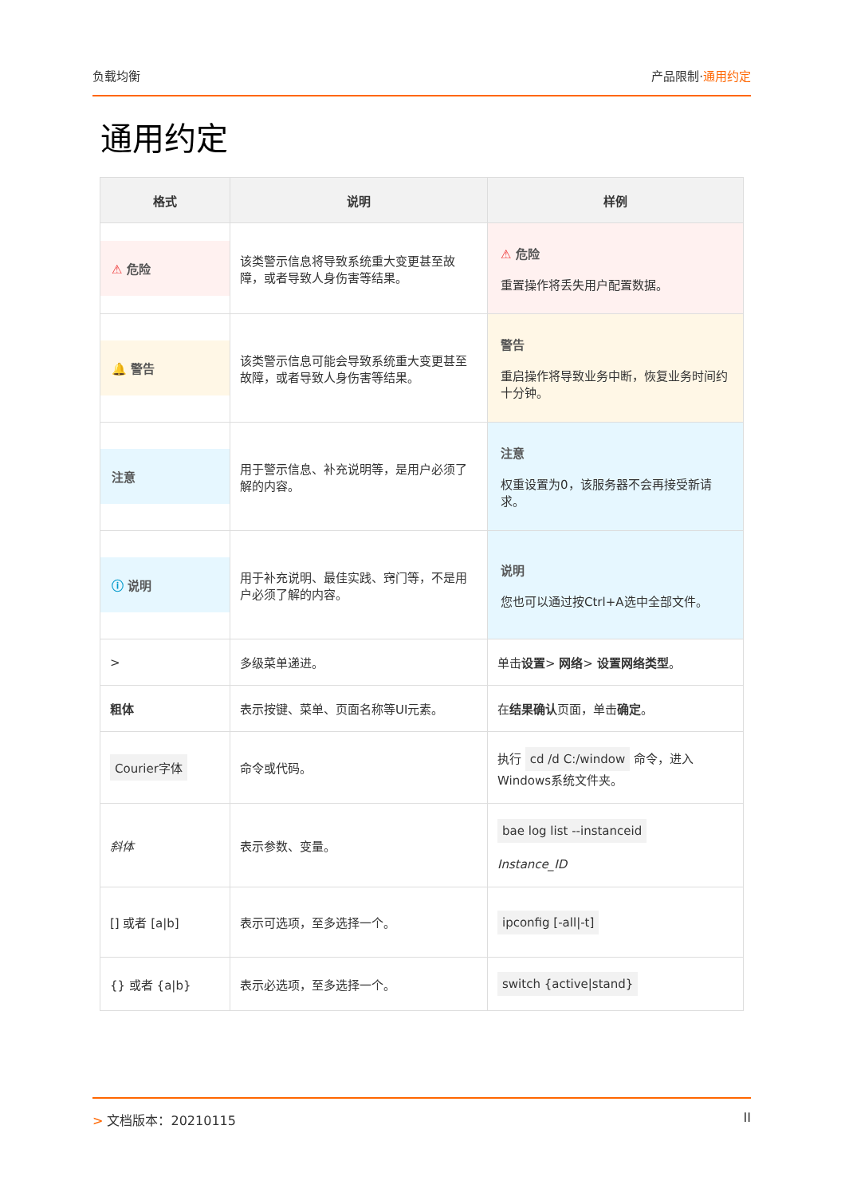负载均衡 产品限制·通用约定
通用约定
| 格式 | 说明 | 样例 |
| --- | --- | --- |
| ⚠ 危险 | 该类警示信息将导致系统重大变更甚至故障，或者导致人身伤害等结果。 | ⚠ 危险 重置操作将丢失用户配置数据。 |
| 🔔 警告 | 该类警示信息可能会导致系统重大变更甚至故障，或者导致人身伤害等结果。 | 警告 重启操作将导致业务中断，恢复业务时间约十分钟。 |
| 注意 | 用于警示信息、补充说明等，是用户必须了解的内容。 | 注意 权重设置为0，该服务器不会再接受新请求。 |
| ⓘ 说明 | 用于补充说明、最佳实践、窍门等，不是用户必须了解的内容。 | 说明 您也可以通过按Ctrl+A选中全部文件。 |
| > | 多级菜单递进。 | 单击 设置 > 网络 > 设置网络类型 。 |
| 粗体 | 表示按键、菜单、页面名称等UI元素。 | 在 结果确认 页面，单击 确定 。 |
| Courier字体 | 命令或代码。 | 执行 cd /d C:/window 命令，进入Windows系统文件夹。 |
| 斜体 | 表示参数、变量。 | bae log list --instanceid Instance_ID |
| [] 或者 [a/b] | 表示可选项，至多选择一个。 | ipconfig [-all/-t] |
| {} 或者 {a/b} | 表示必选项，至多选择一个。 | switch {active/stand} |
> 文档版本：20210115 II